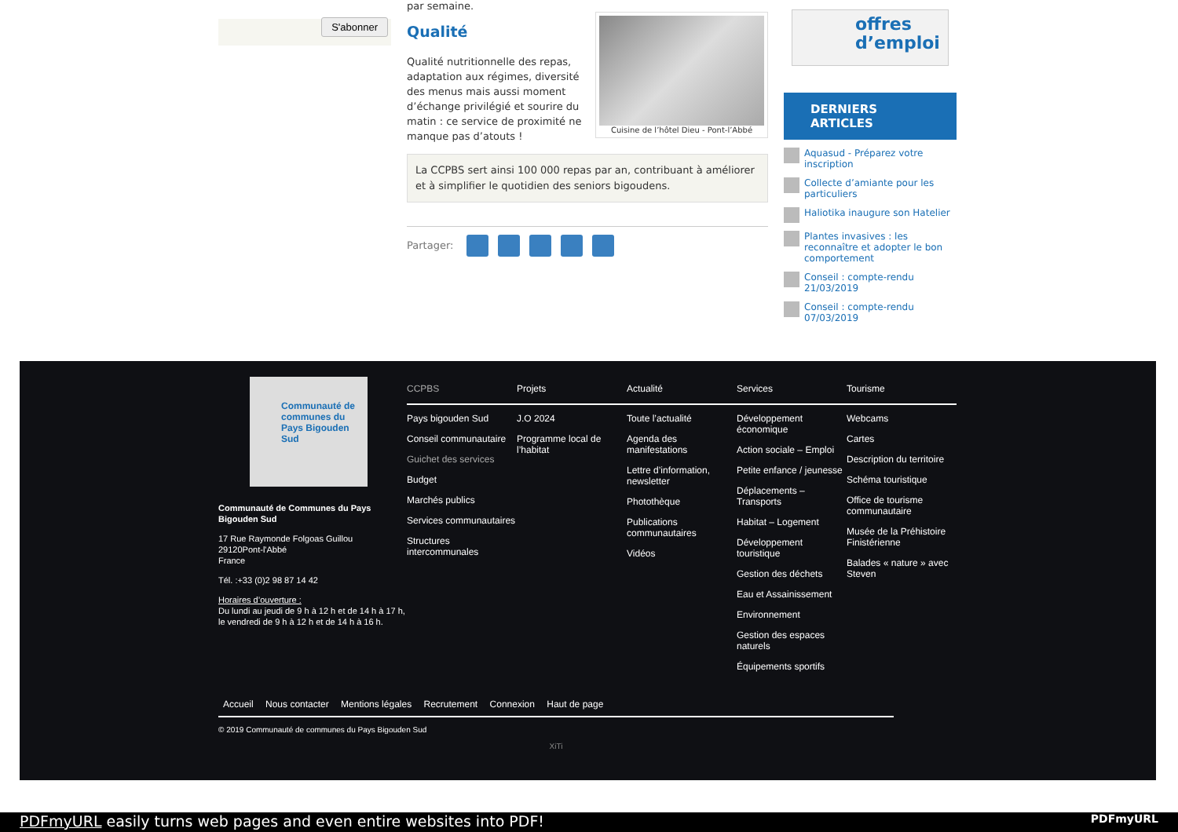S'abonner
par semaine.
Cuisine de l’hôtel Dieu - Pont-l’Abbé
Qualité
Qualité nutritionnelle des repas, adaptation aux régimes, diversité des menus mais aussi moment d’échange privilégié et sourire du matin : ce service de proximité ne manque pas d’atouts !
La CCPBS sert ainsi 100 000 repas par an, contribuant à améliorer et à simplifier le quotidien des seniors bigoudens.
Partager:
offres
d’emploi
DERNIERS ARTICLES
Aquasud - Préparez votre inscription
Collecte d’amiante pour les particuliers
Haliotika inaugure son Hatelier
Plantes invasives : les reconnaître et adopter le bon comportement
Conseil : compte-rendu 21/03/2019
Conseil : compte-rendu 07/03/2019
Communauté de communes du Pays Bigouden Sud
Communauté de Communes du Pays Bigouden Sud
17 Rue Raymonde Folgoas Guillou
29120Pont-l'Abbé
France
Tél. :+33 (0)2 98 87 14 42
Horaires d’ouverture :
Du lundi au jeudi de 9 h à 12 h et de 14 h à 17 h,
le vendredi de 9 h à 12 h et de 14 h à 16 h.
CCPBS
Pays bigouden Sud
Conseil communautaire
Guichet des services
Budget
Marchés publics
Services communautaires
Structures intercommunales
Projets
J.O 2024
Programme local de l’habitat
Actualité
Toute l’actualité
Agenda des manifestations
Lettre d’information, newsletter
Photothèque
Publications communautaires
Vidéos
Services
Développement économique
Action sociale – Emploi
Petite enfance / jeunesse
Déplacements – Transports
Habitat – Logement
Développement touristique
Gestion des déchets
Eau et Assainissement
Environnement
Gestion des espaces naturels
Équipements sportifs
Tourisme
Webcams
Cartes
Description du territoire
Schéma touristique
Office de tourisme communautaire
Musée de la Préhistoire Finistérienne
Balades « nature » avec Steven
Accueil Nous contacter Mentions légales Recrutement Connexion Haut de page
© 2019 Communauté de communes du Pays Bigouden Sud
XiTi
PDFmyURL easily turns web pages and even entire websites into PDF! PDFmyURL